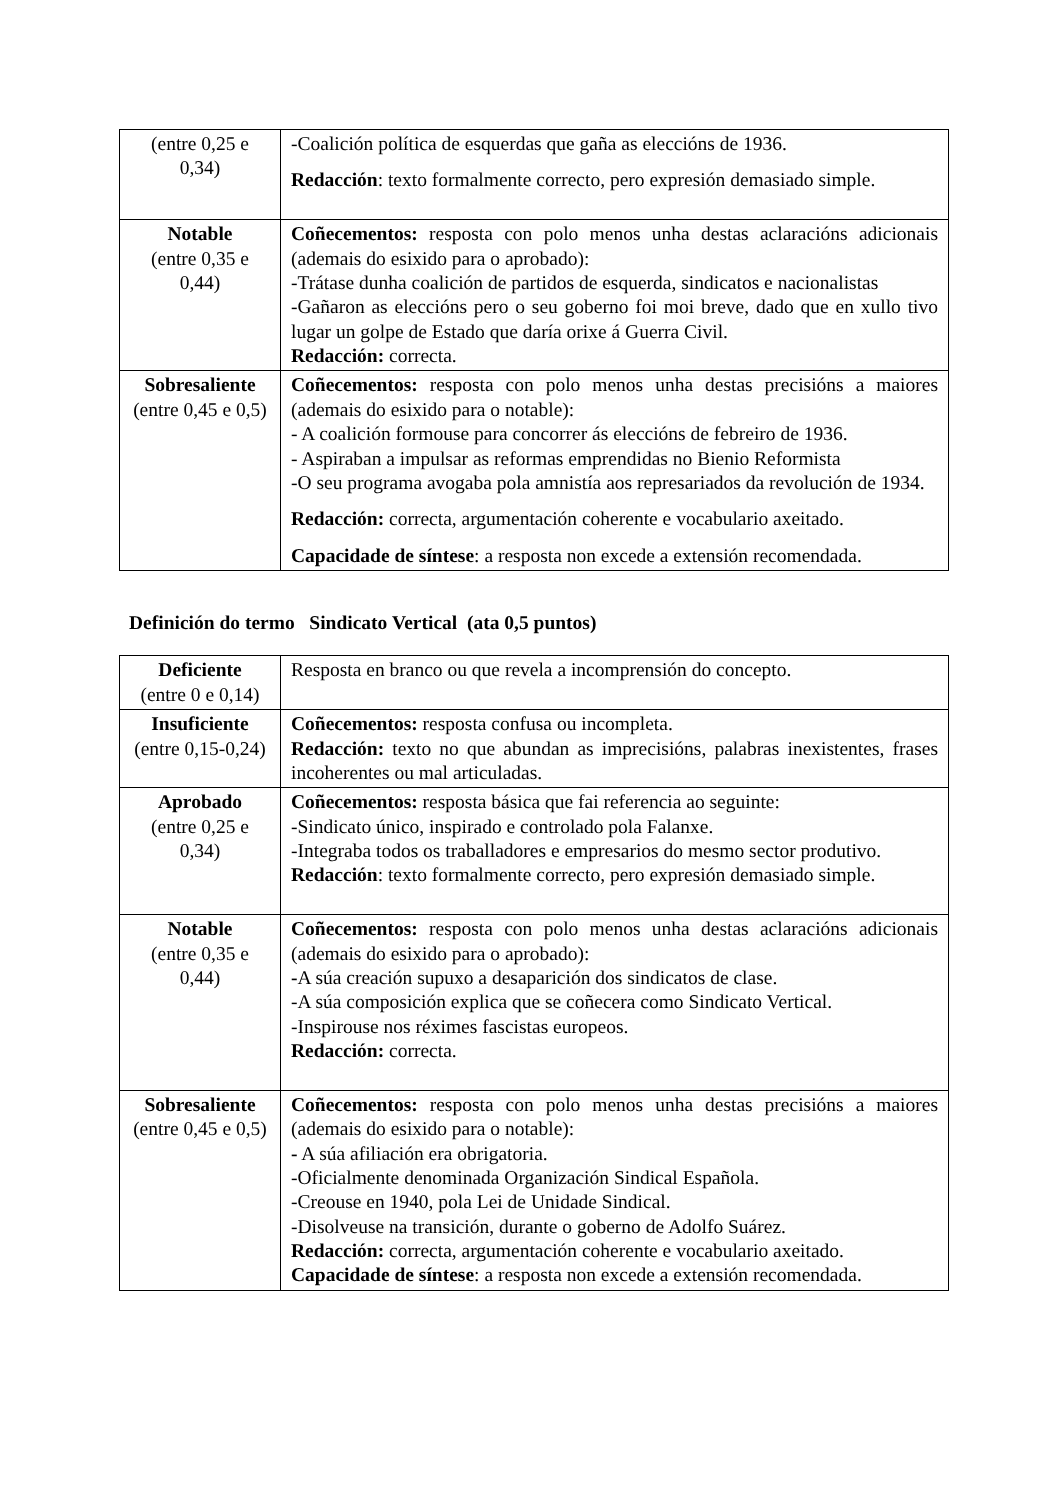| (entre 0,25 e 0,34) | -Coalición política de esquerdas que gaña as eleccións de 1936. Redacción : texto formalmente correcto, pero expresión demasiado simple. |
| Notable (entre 0,35 e 0,44) | Coñecementos: resposta con polo menos unha destas aclaracións adicionais (ademais do esixido para o aprobado): -Trátase dunha coalición de partidos de esquerda, sindicatos e nacionalistas -Gañaron as eleccións pero o seu goberno foi moi breve, dado que en xullo tivo lugar un golpe de Estado que daría orixe á Guerra Civil. Redacción: correcta. |
| Sobresaliente (entre 0,45 e 0,5) | Coñecementos: resposta con polo menos unha destas precisións a maiores (ademais do esixido para o notable): - A coalición formouse para concorrer ás eleccións de febreiro de 1936. - Aspiraban a impulsar as reformas emprendidas no Bienio Reformista -O seu programa avogaba pola amnistía aos represariados da revolución de 1934. Redacción: correcta, argumentación coherente e vocabulario axeitado. Capacidade de síntese : a resposta non excede a extensión recomendada. |
Definición do termo Sindicato Vertical (ata 0,5 puntos)
| Deficiente (entre 0 e 0,14) | Resposta en branco ou que revela a incomprensión do concepto. |
| Insuficiente (entre 0,15-0,24) | Coñecementos: resposta confusa ou incompleta. Redacción: texto no que abundan as imprecisións, palabras inexistentes, frases incoherentes ou mal articuladas. |
| Aprobado (entre 0,25 e 0,34) | Coñecementos: resposta básica que fai referencia ao seguinte: -Sindicato único, inspirado e controlado pola Falanxe. -Integraba todos os traballadores e empresarios do mesmo sector produtivo. Redacción : texto formalmente correcto, pero expresión demasiado simple. |
| Notable (entre 0,35 e 0,44) | Coñecementos: resposta con polo menos unha destas aclaracións adicionais (ademais do esixido para o aprobado): - A súa creación supuxo a desaparición dos sindicatos de clase. -A súa composición explica que se coñecera como Sindicato Vertical. -Inspirouse nos réximes fascistas europeos. Redacción: correcta. |
| Sobresaliente (entre 0,45 e 0,5) | Coñecementos: resposta con polo menos unha destas precisións a maiores (ademais do esixido para o notable): - A súa afiliación era obrigatoria. -Oficialmente denominada Organización Sindical Española. -Creouse en 1940, pola Lei de Unidade Sindical. -Disolveuse na transición, durante o goberno de Adolfo Suárez. Redacción: correcta, argumentación coherente e vocabulario axeitado. Capacidade de síntese : a resposta non excede a extensión recomendada. |